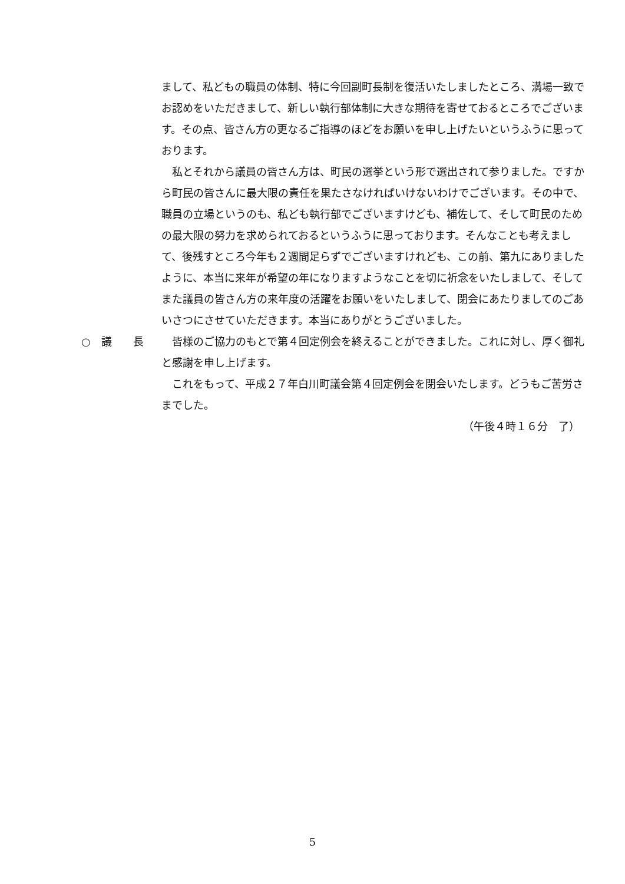まして、私どもの職員の体制、特に今回副町長制を復活いたしましたところ、満場一致でお認めをいただきまして、新しい執行部体制に大きな期待を寄せておるところでございます。その点、皆さん方の更なるご指導のほどをお願いを申し上げたいというふうに思っております。
　私とそれから議員の皆さん方は、町民の選挙という形で選出されて参りました。ですから町民の皆さんに最大限の責任を果たさなければいけないわけでございます。その中で、職員の立場というのも、私ども執行部でございますけども、補佐して、そして町民のための最大限の努力を求められておるというふうに思っております。そんなことも考えまして、後残すところ今年も２週間足らずでございますけれども、この前、第九にありましたように、本当に来年が希望の年になりますようなことを切に祈念をいたしまして、そしてまた議員の皆さん方の来年度の活躍をお願いをいたしまして、閉会にあたりましてのごあいさつにさせていただきます。本当にありがとうございました。
○　議　　長 　皆様のご協力のもとで第４回定例会を終えることができました。これに対し、厚く御礼と感謝を申し上げます。
　これをもって、平成２７年白川町議会第４回定例会を閉会いたします。どうもご苦労さまでした。
（午後４時１６分　了）
5